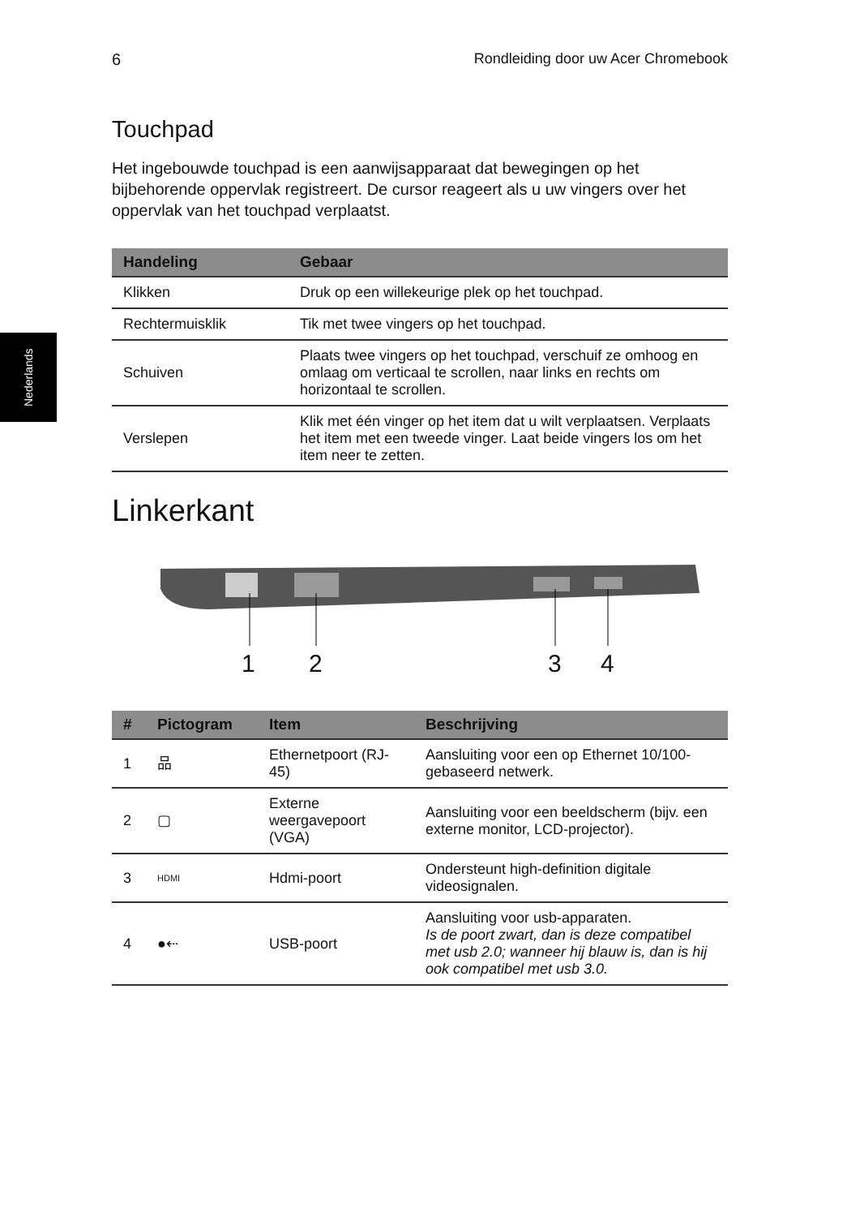Nederlands
6 Rondleiding door uw Acer Chromebook
Touchpad
Het ingebouwde touchpad is een aanwijsapparaat dat bewegingen op het bijbehorende oppervlak registreert. De cursor reageert als u uw vingers over het oppervlak van het touchpad verplaatst.
| Handeling | Gebaar |
| --- | --- |
| Klikken | Druk op een willekeurige plek op het touchpad. |
| Rechtermuisklik | Tik met twee vingers op het touchpad. |
| Schuiven | Plaats twee vingers op het touchpad, verschuif ze omhoog en omlaag om verticaal te scrollen, naar links en rechts om horizontaal te scrollen. |
| Verslepen | Klik met één vinger op het item dat u wilt verplaatsen. Verplaats het item met een tweede vinger. Laat beide vingers los om het item neer te zetten. |
Linkerkant
1 2 3 4
| # | Pictogram | Item | Beschrijving |
| --- | --- | --- | --- |
| 1 | 品 | Ethernetpoort (RJ-45) | Aansluiting voor een op Ethernet 10/100-gebaseerd netwerk. |
| 2 | ▢ | Externe weergavepoort (VGA) | Aansluiting voor een beeldscherm (bijv. een externe monitor, LCD-projector). |
| 3 | HDMI | Hdmi-poort | Ondersteunt high-definition digitale videosignalen. |
| 4 | ●⇠ | USB-poort | Aansluiting voor usb-apparaten. Is de poort zwart, dan is deze compatibel met usb 2.0; wanneer hij blauw is, dan is hij ook compatibel met usb 3.0. |